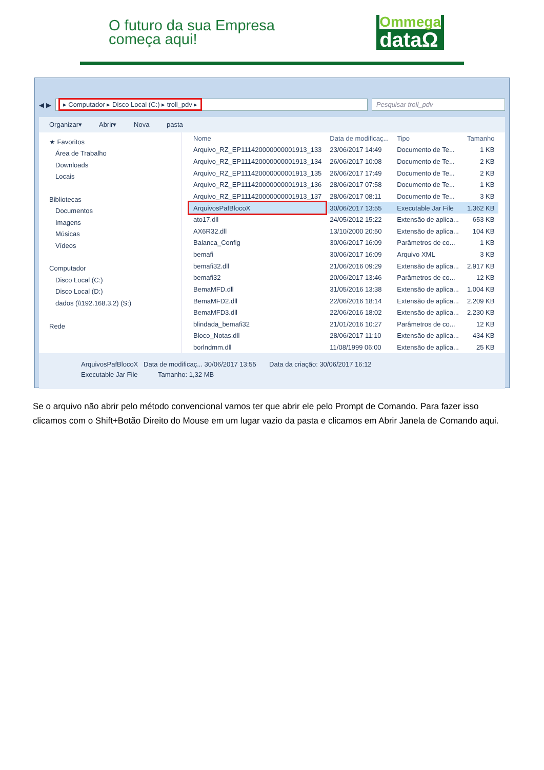O futuro da sua Empresa
começa aqui!
Ommega
dataΩ
◀ ▶
▸ Computador ▸ Disco Local (C:) ▸ troll_pdv ▸
Pesquisar troll_pdv
Organizar▾ Abrir▾ Nova pasta
★ Favoritos
Área de Trabalho
Downloads
Locais
Bibliotecas
Documentos
Imagens
Músicas
Vídeos
Computador
Disco Local (C:)
Disco Local (D:)
dados (\\192.168.3.2) (S:)
Rede
| Nome | Data de modificaç... | Tipo | Tamanho |
| --- | --- | --- | --- |
| Arquivo_RZ_EP111420000000001913_133 | 23/06/2017 14:49 | Documento de Te... | 1 KB |
| Arquivo_RZ_EP111420000000001913_134 | 26/06/2017 10:08 | Documento de Te... | 2 KB |
| Arquivo_RZ_EP111420000000001913_135 | 26/06/2017 17:49 | Documento de Te... | 2 KB |
| Arquivo_RZ_EP111420000000001913_136 | 28/06/2017 07:58 | Documento de Te... | 1 KB |
| Arquivo_RZ_EP111420000000001913_137 | 28/06/2017 08:11 | Documento de Te... | 3 KB |
| ArquivosPafBlocoX | 30/06/2017 13:55 | Executable Jar File | 1.362 KB |
| ato17.dll | 24/05/2012 15:22 | Extensão de aplica... | 653 KB |
| AX6R32.dll | 13/10/2000 20:50 | Extensão de aplica... | 104 KB |
| Balanca_Config | 30/06/2017 16:09 | Parâmetros de co... | 1 KB |
| bemafi | 30/06/2017 16:09 | Arquivo XML | 3 KB |
| bemafi32.dll | 21/06/2016 09:29 | Extensão de aplica... | 2.917 KB |
| bemafi32 | 20/06/2017 13:46 | Parâmetros de co... | 12 KB |
| BemaMFD.dll | 31/05/2016 13:38 | Extensão de aplica... | 1.004 KB |
| BemaMFD2.dll | 22/06/2016 18:14 | Extensão de aplica... | 2.209 KB |
| BemaMFD3.dll | 22/06/2016 18:02 | Extensão de aplica... | 2.230 KB |
| blindada_bemafi32 | 21/01/2016 10:27 | Parâmetros de co... | 12 KB |
| Bloco_Notas.dll | 28/06/2017 11:10 | Extensão de aplica... | 434 KB |
| borlndmm.dll | 11/08/1999 06:00 | Extensão de aplica... | 25 KB |
ArquivosPafBlocoX Data de modificaç... 30/06/2017 13:55 Data da criação: 30/06/2017 16:12
Executable Jar File Tamanho: 1,32 MB
Se o arquivo não abrir pelo método convencional vamos ter que abrir ele pelo Prompt de Comando. Para fazer isso clicamos com o Shift+Botão Direito do Mouse em um lugar vazio da pasta e clicamos em Abrir Janela de Comando aqui.